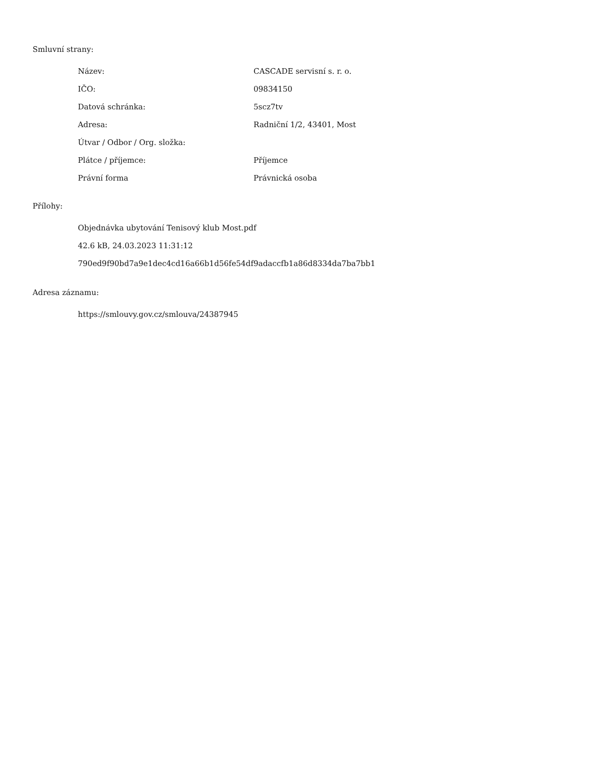Smluvní strany:
| Název: | CASCADE servisní s. r. o. |
| IČO: | 09834150 |
| Datová schránka: | 5scz7tv |
| Adresa: | Radniční 1/2, 43401, Most |
| Útvar / Odbor / Org. složka: | |
| Plátce / příjemce: | Příjemce |
| Právní forma | Právnická osoba |
Přílohy:
Objednávka ubytování Tenisový klub Most.pdf
42.6 kB, 24.03.2023 11:31:12
790ed9f90bd7a9e1dec4cd16a66b1d56fe54df9adaccfb1a86d8334da7ba7bb1
Adresa záznamu:
https://smlouvy.gov.cz/smlouva/24387945